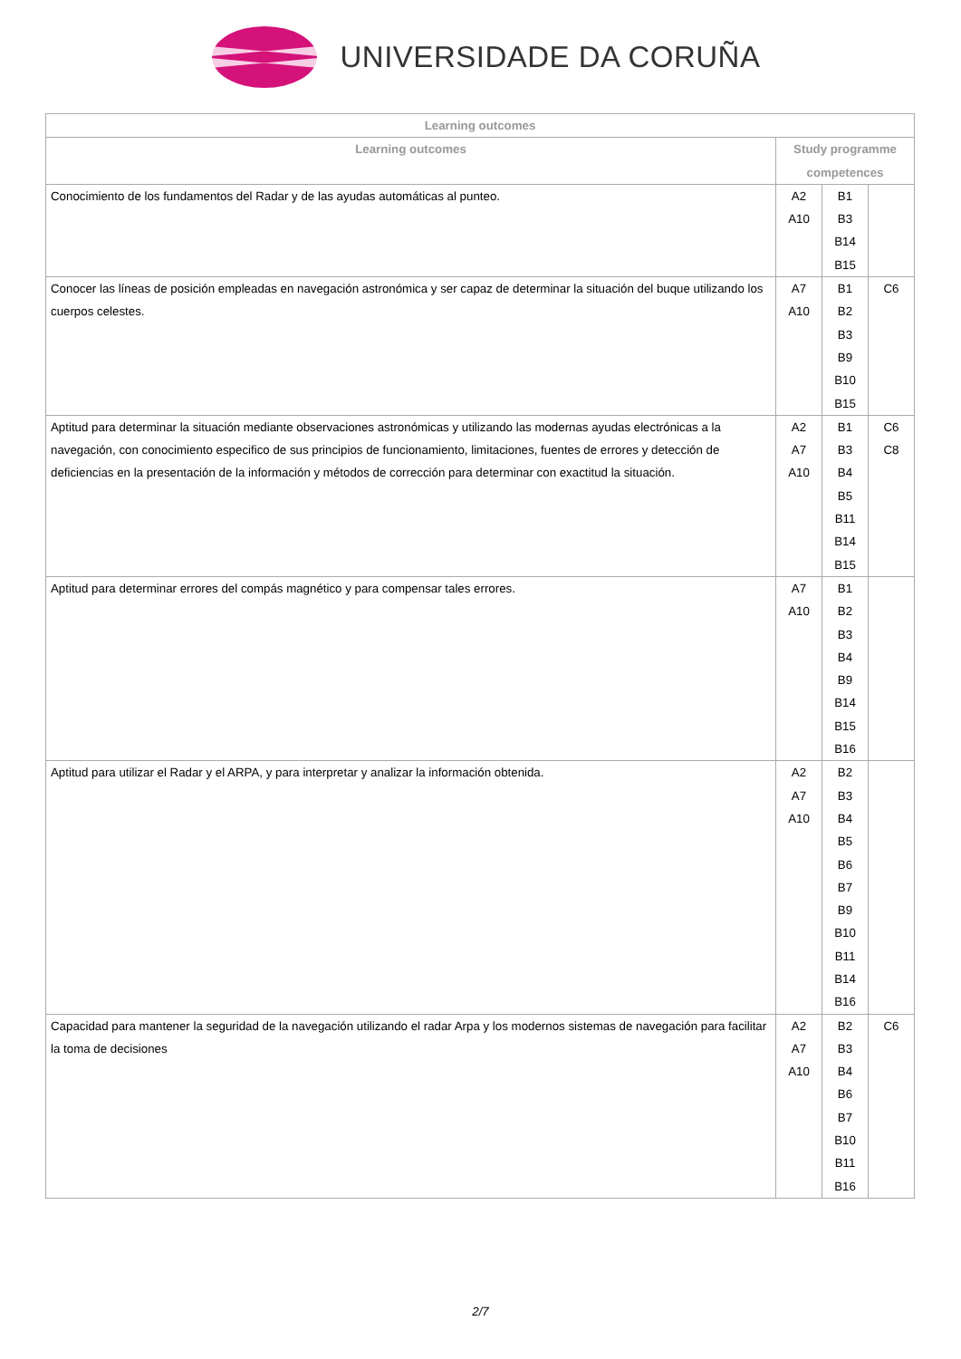UNIVERSIDADE DA CORUÑA
| Learning outcomes | | | |
| --- | --- | --- | --- |
| Learning outcomes | Study programme competences | | |
| Conocimiento de los fundamentos del Radar y de las ayudas automáticas al punteo. | A2 A10 | B1 B3 B14 B15 | |
| Conocer las líneas de posición empleadas en navegación astronómica y ser capaz de determinar la situación del buque utilizando los cuerpos celestes. | A7 A10 | B1 B2 B3 B9 B10 B15 | C6 |
| Aptitud para determinar la situación mediante observaciones astronómicas y utilizando las modernas ayudas electrónicas a la navegación, con conocimiento especifico de sus principios de funcionamiento, limitaciones, fuentes de errores y detección de deficiencias en la presentación de la información y métodos de corrección para determinar con exactitud la situación. | A2 A7 A10 | B1 B3 B4 B5 B11 B14 B15 | C6 C8 |
| Aptitud para determinar errores del compás magnético y para compensar tales errores. | A7 A10 | B1 B2 B3 B4 B9 B14 B15 B16 | |
| Aptitud para utilizar el Radar y el ARPA, y para interpretar y analizar la información obtenida. | A2 A7 A10 | B2 B3 B4 B5 B6 B7 B9 B10 B11 B14 B16 | |
| Capacidad para mantener la seguridad de la navegación utilizando el radar Arpa y los modernos sistemas de navegación para facilitar la toma de decisiones | A2 A7 A10 | B2 B3 B4 B6 B7 B10 B11 B16 | C6 |
2/7